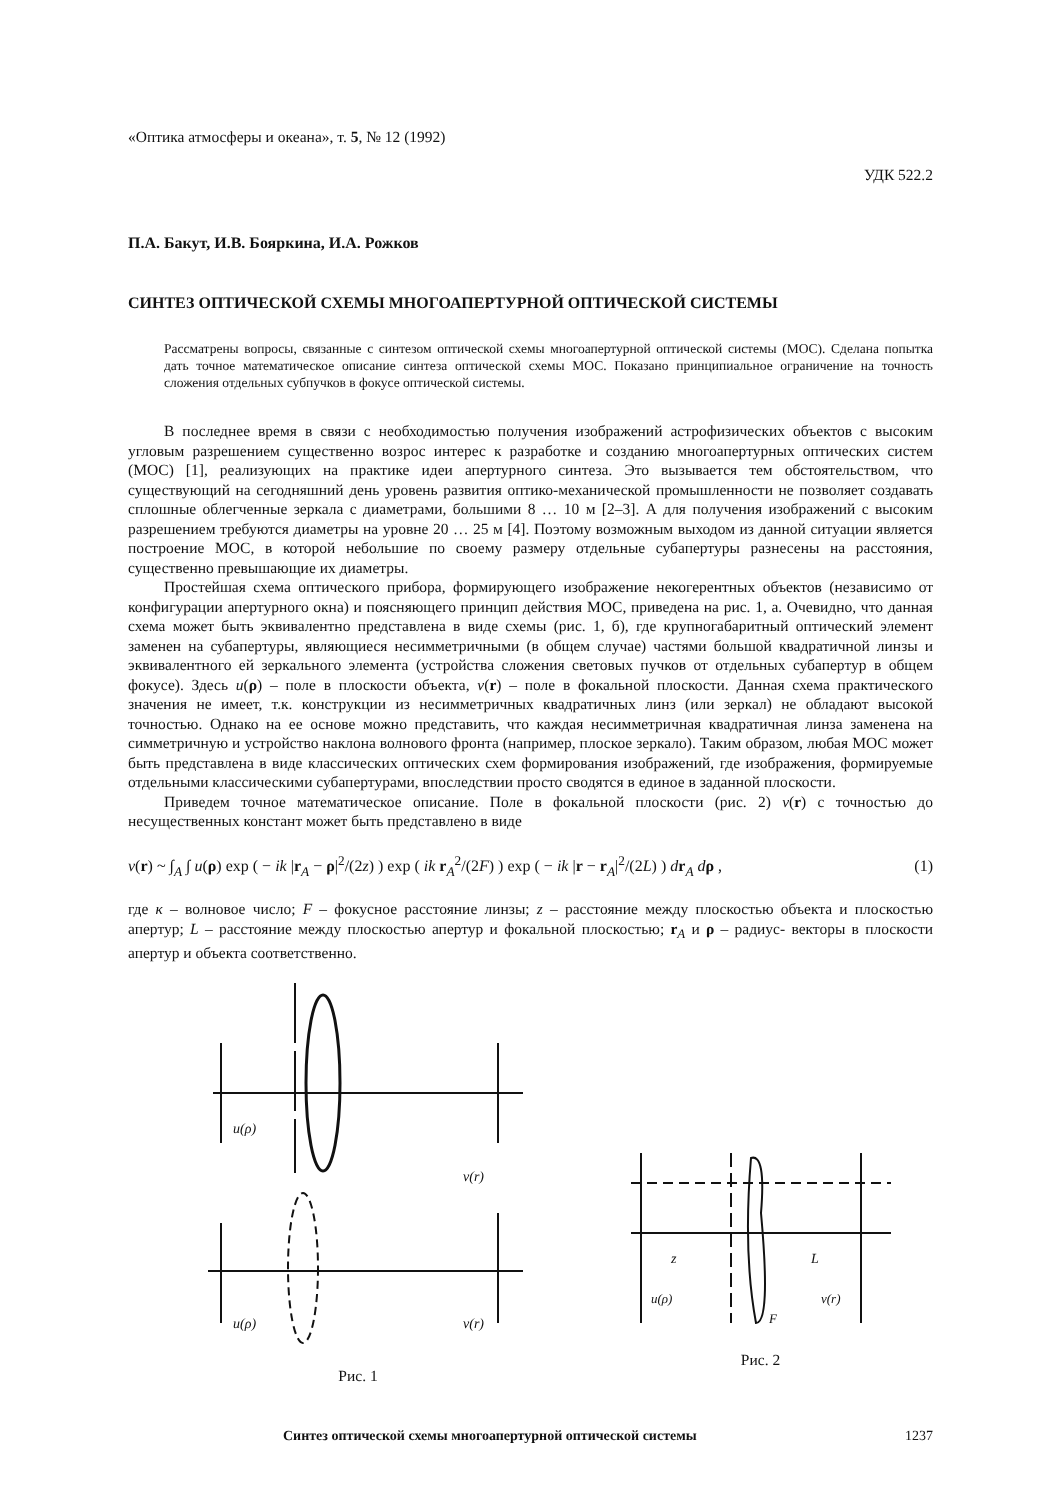«Оптика атмосферы и океана», т. 5, № 12 (1992)
УДК 522.2
П.А. Бакут, И.В. Бояркина, И.А. Рожков
СИНТЕЗ ОПТИЧЕСКОЙ СХЕМЫ МНОГОАПЕРТУРНОЙ ОПТИЧЕСКОЙ СИСТЕМЫ
Рассматрены вопросы, связанные с синтезом оптической схемы многоапертурной оптической системы (МОС). Сделана попытка дать точное математическое описание синтеза оптической схемы МОС. Показано принципиальное ограничение на точность сложения отдельных субпучков в фокусе оптической системы.
В последнее время в связи с необходимостью получения изображений астрофизических объектов с высоким угловым разрешением существенно возрос интерес к разработке и созданию многоапертурных оптических систем (МОС) [1], реализующих на практике идеи апертурного синтеза. Это вызывается тем обстоятельством, что существующий на сегодняшний день уровень развития оптико-механической промышленности не позволяет создавать сплошные облегченные зеркала с диаметрами, большими 8 … 10 м [2–3]. А для получения изображений с высоким разрешением требуются диаметры на уровне 20 … 25 м [4]. Поэтому возможным выходом из данной ситуации является построение МОС, в которой небольшие по своему размеру отдельные субапертуры разнесены на расстояния, существенно превышающие их диаметры.
Простейшая схема оптического прибора, формирующего изображение некогерентных объектов (независимо от конфигурации апертурного окна) и поясняющего принцип действия МОС, приведена на рис. 1, а. Очевидно, что данная схема может быть эквивалентно представлена в виде схемы (рис. 1, б), где крупногабаритный оптический элемент заменен на субапертуры, являющиеся несимметричными (в общем случае) частями большой квадратичной линзы и эквивалентного ей зеркального элемента (устройства сложения световых пучков от отдельных субапертур в общем фокусе). Здесь u(ρ) – поле в плоскости объекта, v(r) – поле в фокальной плоскости. Данная схема практического значения не имеет, т.к. конструкции из несимметричных квадратичных линз (или зеркал) не обладают высокой точностью. Однако на ее основе можно представить, что каждая несимметричная квадратичная линза заменена на симметричную и устройство наклона волнового фронта (например, плоское зеркало). Таким образом, любая МОС может быть представлена в виде классических оптических схем формирования изображений, где изображения, формируемые отдельными классическими субапертурами, впоследствии просто сводятся в единое в заданной плоскости.
Приведем точное математическое описание. Поле в фокальной плоскости (рис. 2) v(r) с точностью до несущественных констант может быть представлено в виде
v(r) ~ ∫<sub>A</sub> ∫ u(ρ) exp ( − ik |r<sub>A</sub> − ρ|<sup>2</sup>/(2z) ) exp ( ik r<sub>A</sub><sup>2</sup>/(2F) ) exp ( − ik |r − r<sub>A</sub>|<sup>2</sup>/(2L) ) dr<sub>A</sub> dρ , (1)
где к – волновое число; F – фокусное расстояние линзы; z – расстояние между плоскостью объекта и плоскостью апертур; L – расстояние между плоскостью апертур и фокальной плоскостью; r<sub>A</sub> и ρ – радиус- векторы в плоскости апертур и объекта соответственно.
u(ρ)
v(r)
u(ρ)
v(r)
Рис. 1
z
L
u(ρ)
v(r)
F
Рис. 2
Синтез оптической схемы многоапертурной оптической системы 1237